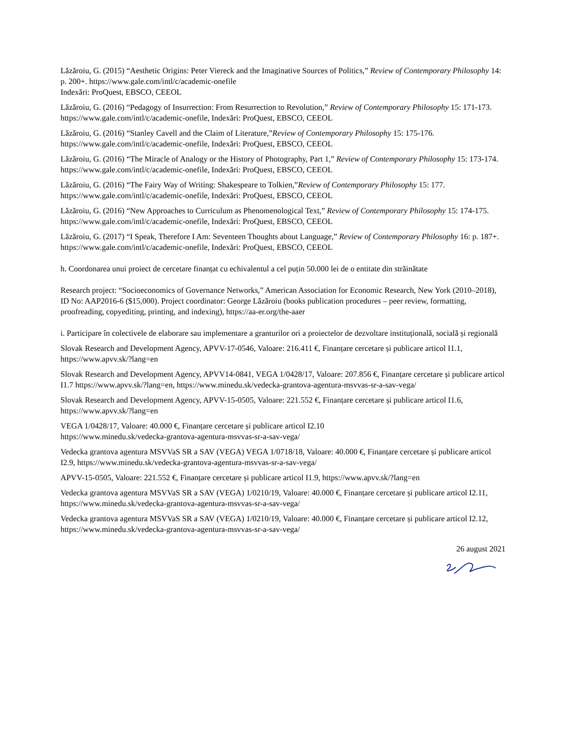Lăzăroiu, G. (2015) “Aesthetic Origins: Peter Viereck and the Imaginative Sources of Politics,” Review of Contemporary Philosophy 14: p. 200+. https://www.gale.com/intl/c/academic-onefile
Indexări: ProQuest, EBSCO, CEEOL
Lăzăroiu, G. (2016) “Pedagogy of Insurrection: From Resurrection to Revolution,” Review of Contemporary Philosophy 15: 171-173. https://www.gale.com/intl/c/academic-onefile, Indexări: ProQuest, EBSCO, CEEOL
Lăzăroiu, G. (2016) “Stanley Cavell and the Claim of Literature,”Review of Contemporary Philosophy 15: 175-176. https://www.gale.com/intl/c/academic-onefile, Indexări: ProQuest, EBSCO, CEEOL
Lăzăroiu, G. (2016) “The Miracle of Analogy or the History of Photography, Part 1,” Review of Contemporary Philosophy 15: 173-174. https://www.gale.com/intl/c/academic-onefile, Indexări: ProQuest, EBSCO, CEEOL
Lăzăroiu, G. (2016) “The Fairy Way of Writing: Shakespeare to Tolkien,”Review of Contemporary Philosophy 15: 177. https://www.gale.com/intl/c/academic-onefile, Indexări: ProQuest, EBSCO, CEEOL
Lăzăroiu, G. (2016) “New Approaches to Curriculum as Phenomenological Text,” Review of Contemporary Philosophy 15: 174-175. https://www.gale.com/intl/c/academic-onefile, Indexări: ProQuest, EBSCO, CEEOL
Lăzăroiu, G. (2017) “I Speak, Therefore I Am: Seventeen Thoughts about Language,” Review of Contemporary Philosophy 16: p. 187+. https://www.gale.com/intl/c/academic-onefile, Indexări: ProQuest, EBSCO, CEEOL
h. Coordonarea unui proiect de cercetare finanțat cu echivalentul a cel puțin 50.000 lei de o entitate din străinătate
Research project: “Socioeconomics of Governance Networks,” American Association for Economic Research, New York (2010–2018), ID No: AAP2016-6 ($15,000). Project coordinator: George Lăzăroiu (books publication procedures – peer review, formatting, proofreading, copyediting, printing, and indexing), https://aa-er.org/the-aaer
i. Participare în colectivele de elaborare sau implementare a granturilor ori a proiectelor de dezvoltare instituțională, socială și regională
Slovak Research and Development Agency, APVV-17-0546, Valoare: 216.411 €, Finanțare cercetare și publicare articol I1.1, https://www.apvv.sk/?lang=en
Slovak Research and Development Agency, APVV14-0841, VEGA 1/0428/17, Valoare: 207.856 €, Finanțare cercetare și publicare articol I1.7 https://www.apvv.sk/?lang=en, https://www.minedu.sk/vedecka-grantova-agentura-msvvas-sr-a-sav-vega/
Slovak Research and Development Agency, APVV-15-0505, Valoare: 221.552 €, Finanțare cercetare și publicare articol I1.6, https://www.apvv.sk/?lang=en
VEGA 1/0428/17, Valoare: 40.000 €, Finanțare cercetare și publicare articol I2.10
https://www.minedu.sk/vedecka-grantova-agentura-msvvas-sr-a-sav-vega/
Vedecka grantova agentura MSVVaS SR a SAV (VEGA) VEGA 1/0718/18, Valoare: 40.000 €, Finanțare cercetare și publicare articol I2.9, https://www.minedu.sk/vedecka-grantova-agentura-msvvas-sr-a-sav-vega/
APVV-15-0505, Valoare: 221.552 €, Finanțare cercetare și publicare articol I1.9, https://www.apvv.sk/?lang=en
Vedecka grantova agentura MSVVaS SR a SAV (VEGA) 1/0210/19, Valoare: 40.000 €, Finanțare cercetare și publicare articol I2.11, https://www.minedu.sk/vedecka-grantova-agentura-msvvas-sr-a-sav-vega/
Vedecka grantova agentura MSVVaS SR a SAV (VEGA) 1/0210/19, Valoare: 40.000 €, Finanțare cercetare și publicare articol I2.12, https://www.minedu.sk/vedecka-grantova-agentura-msvvas-sr-a-sav-vega/
26 august 2021